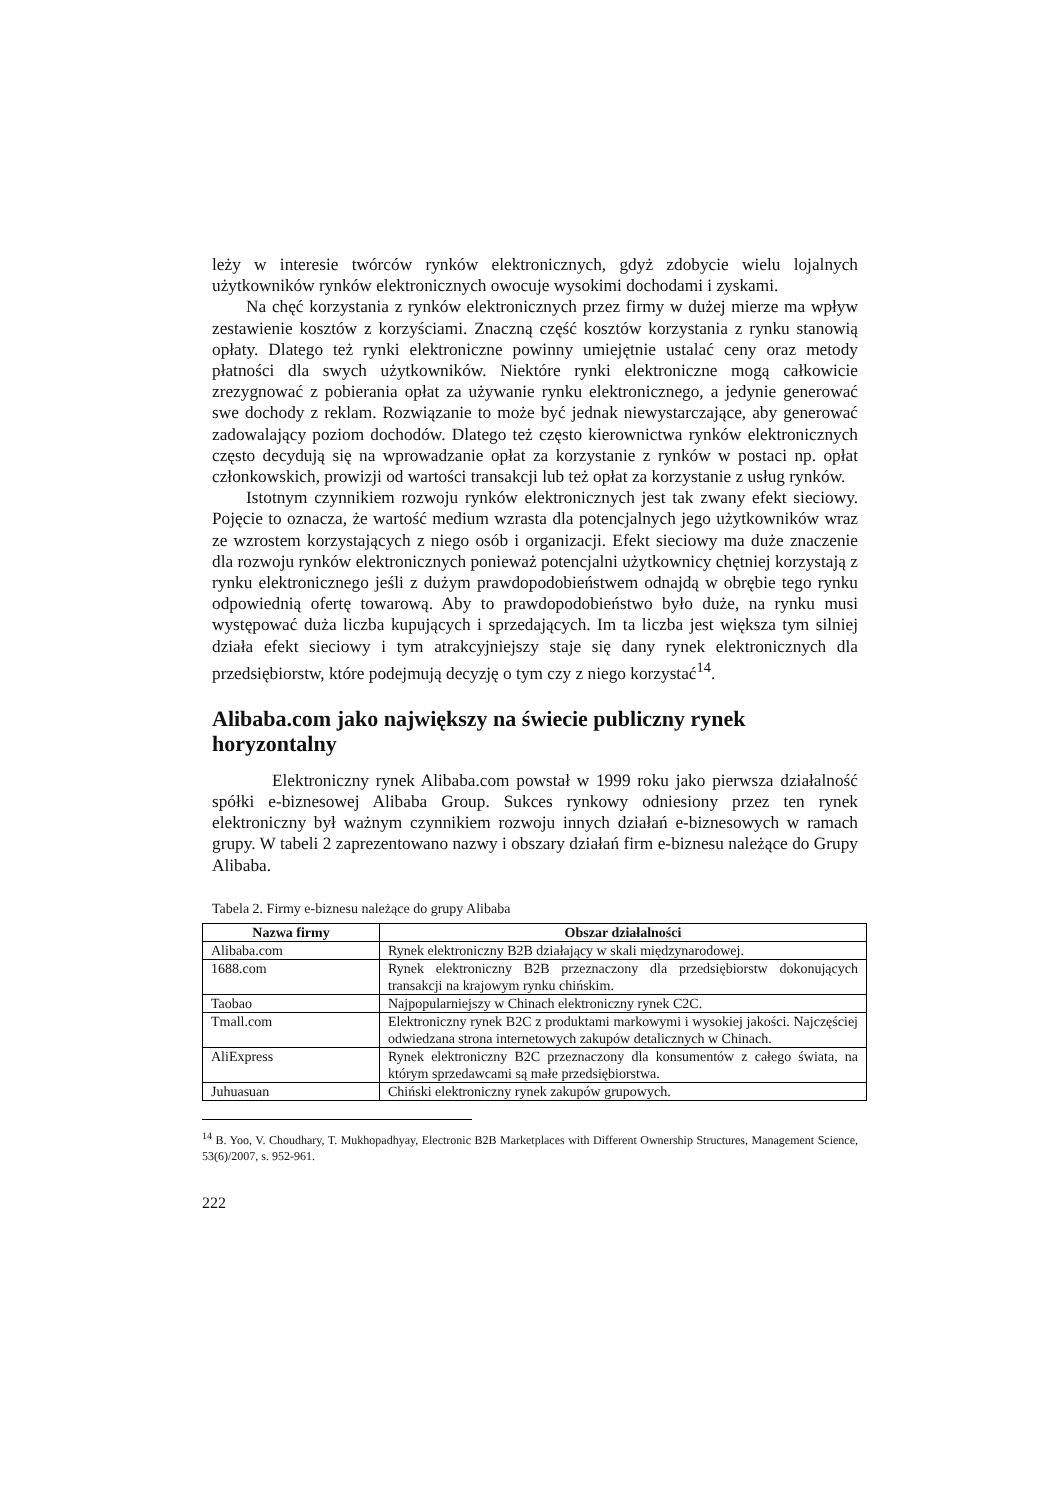leży w interesie twórców rynków elektronicznych, gdyż zdobycie wielu lojalnych użytkowników rynków elektronicznych owocuje wysokimi dochodami i zyskami.
Na chęć korzystania z rynków elektronicznych przez firmy w dużej mierze ma wpływ zestawienie kosztów z korzyściami. Znaczną część kosztów korzystania z rynku stanowią opłaty. Dlatego też rynki elektroniczne powinny umiejętnie ustalać ceny oraz metody płatności dla swych użytkowników. Niektóre rynki elektroniczne mogą całkowicie zrezygnować z pobierania opłat za używanie rynku elektronicznego, a jedynie generować swe dochody z reklam. Rozwiązanie to może być jednak niewystarczające, aby generować zadowalający poziom dochodów. Dlatego też często kierownictwa rynków elektronicznych często decydują się na wprowadzanie opłat za korzystanie z rynków w postaci np. opłat członkowskich, prowizji od wartości transakcji lub też opłat za korzystanie z usług rynków.
Istotnym czynnikiem rozwoju rynków elektronicznych jest tak zwany efekt sieciowy. Pojęcie to oznacza, że wartość medium wzrasta dla potencjalnych jego użytkowników wraz ze wzrostem korzystających z niego osób i organizacji. Efekt sieciowy ma duże znaczenie dla rozwoju rynków elektronicznych ponieważ potencjalni użytkownicy chętniej korzystają z rynku elektronicznego jeśli z dużym prawdopodobieństwem odnajdą w obrębie tego rynku odpowiednią ofertę towarową. Aby to prawdopodobieństwo było duże, na rynku musi występować duża liczba kupujących i sprzedających. Im ta liczba jest większa tym silniej działa efekt sieciowy i tym atrakcyjniejszy staje się dany rynek elektronicznych dla przedsiębiorstw, które podejmują decyzję o tym czy z niego korzystać<sup>14</sup>.
Alibaba.com jako największy na świecie publiczny rynek horyzontalny
Elektroniczny rynek Alibaba.com powstał w 1999 roku jako pierwsza działalność spółki e-biznesowej Alibaba Group. Sukces rynkowy odniesiony przez ten rynek elektroniczny był ważnym czynnikiem rozwoju innych działań e-biznesowych w ramach grupy. W tabeli 2 zaprezentowano nazwy i obszary działań firm e-biznesu należące do Grupy Alibaba.
Tabela 2. Firmy e-biznesu należące do grupy Alibaba
| Nazwa firmy | Obszar działalności |
| --- | --- |
| Alibaba.com | Rynek elektroniczny B2B działający w skali międzynarodowej. |
| 1688.com | Rynek elektroniczny B2B przeznaczony dla przedsiębiorstw dokonujących transakcji na krajowym rynku chińskim. |
| Taobao | Najpopularniejszy w Chinach elektroniczny rynek C2C. |
| Tmall.com | Elektroniczny rynek B2C z produktami markowymi i wysokiej jakości. Najczęściej odwiedzana strona internetowych zakupów detalicznych w Chinach. |
| AliExpress | Rynek elektroniczny B2C przeznaczony dla konsumentów z całego świata, na którym sprzedawcami są małe przedsiębiorstwa. |
| Juhuasuan | Chiński elektroniczny rynek zakupów grupowych. |
<sup>14</sup> B. Yoo, V. Choudhary, T. Mukhopadhyay, Electronic B2B Marketplaces with Different Ownership Structures, Management Science, 53(6)/2007, s. 952-961.
222